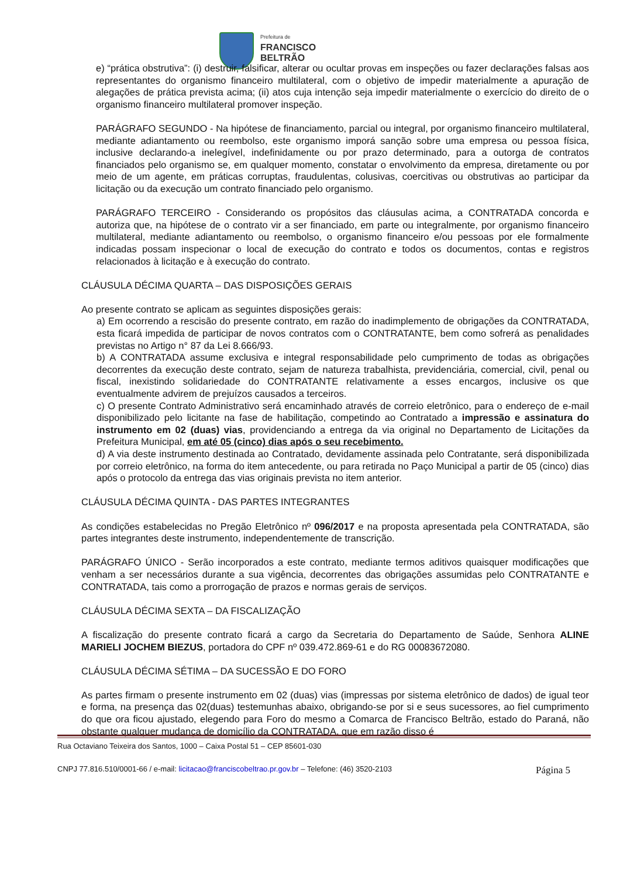Prefeitura de
FRANCISCO
BELTRÃO
e) “prática obstrutiva”: (i) destruir, falsificar, alterar ou ocultar provas em inspeções ou fazer declarações falsas aos representantes do organismo financeiro multilateral, com o objetivo de impedir materialmente a apuração de alegações de prática prevista acima; (ii) atos cuja intenção seja impedir materialmente o exercício do direito de o organismo financeiro multilateral promover inspeção.
PARÁGRAFO SEGUNDO - Na hipótese de financiamento, parcial ou integral, por organismo financeiro multilateral, mediante adiantamento ou reembolso, este organismo imporá sanção sobre uma empresa ou pessoa física, inclusive declarando-a inelegível, indefinidamente ou por prazo determinado, para a outorga de contratos financiados pelo organismo se, em qualquer momento, constatar o envolvimento da empresa, diretamente ou por meio de um agente, em práticas corruptas, fraudulentas, colusivas, coercitivas ou obstrutivas ao participar da licitação ou da execução um contrato financiado pelo organismo.
PARÁGRAFO TERCEIRO - Considerando os propósitos das cláusulas acima, a CONTRATADA concorda e autoriza que, na hipótese de o contrato vir a ser financiado, em parte ou integralmente, por organismo financeiro multilateral, mediante adiantamento ou reembolso, o organismo financeiro e/ou pessoas por ele formalmente indicadas possam inspecionar o local de execução do contrato e todos os documentos, contas e registros relacionados à licitação e à execução do contrato.
CLÁUSULA DÉCIMA QUARTA – DAS DISPOSIÇÕES GERAIS
Ao presente contrato se aplicam as seguintes disposições gerais:
a) Em ocorrendo a rescisão do presente contrato, em razão do inadimplemento de obrigações da CONTRATADA, esta ficará impedida de participar de novos contratos com o CONTRATANTE, bem como sofrerá as penalidades previstas no Artigo n° 87 da Lei 8.666/93.
b) A CONTRATADA assume exclusiva e integral responsabilidade pelo cumprimento de todas as obrigações decorrentes da execução deste contrato, sejam de natureza trabalhista, previdenciária, comercial, civil, penal ou fiscal, inexistindo solidariedade do CONTRATANTE relativamente a esses encargos, inclusive os que eventualmente advirem de prejuízos causados a terceiros.
c) O presente Contrato Administrativo será encaminhado através de correio eletrônico, para o endereço de e-mail disponibilizado pelo licitante na fase de habilitação, competindo ao Contratado a impressão e assinatura do instrumento em 02 (duas) vias, providenciando a entrega da via original no Departamento de Licitações da Prefeitura Municipal, em até 05 (cinco) dias após o seu recebimento.
d) A via deste instrumento destinada ao Contratado, devidamente assinada pelo Contratante, será disponibilizada por correio eletrônico, na forma do item antecedente, ou para retirada no Paço Municipal a partir de 05 (cinco) dias após o protocolo da entrega das vias originais prevista no item anterior.
CLÁUSULA DÉCIMA QUINTA - DAS PARTES INTEGRANTES
As condições estabelecidas no Pregão Eletrônico nº 096/2017 e na proposta apresentada pela CONTRATADA, são partes integrantes deste instrumento, independentemente de transcrição.
PARÁGRAFO ÚNICO - Serão incorporados a este contrato, mediante termos aditivos quaisquer modificações que venham a ser necessários durante a sua vigência, decorrentes das obrigações assumidas pelo CONTRATANTE e CONTRATADA, tais como a prorrogação de prazos e normas gerais de serviços.
CLÁUSULA DÉCIMA SEXTA – DA FISCALIZAÇÃO
A fiscalização do presente contrato ficará a cargo da Secretaria do Departamento de Saúde, Senhora ALINE MARIELI JOCHEM BIEZUS, portadora do CPF nº 039.472.869-61 e do RG 00083672080.
CLÁUSULA DÉCIMA SÉTIMA – DA SUCESSÃO E DO FORO
As partes firmam o presente instrumento em 02 (duas) vias (impressas por sistema eletrônico de dados) de igual teor e forma, na presença das 02(duas) testemunhas abaixo, obrigando-se por si e seus sucessores, ao fiel cumprimento do que ora ficou ajustado, elegendo para Foro do mesmo a Comarca de Francisco Beltrão, estado do Paraná, não obstante qualquer mudança de domicílio da CONTRATADA, que em razão disso é
Rua Octaviano Teixeira dos Santos, 1000 – Caixa Postal 51 – CEP 85601-030
CNPJ 77.816.510/0001-66 / e-mail: licitacao@franciscobeltrao.pr.gov.br – Telefone: (46) 3520-2103 Página 5